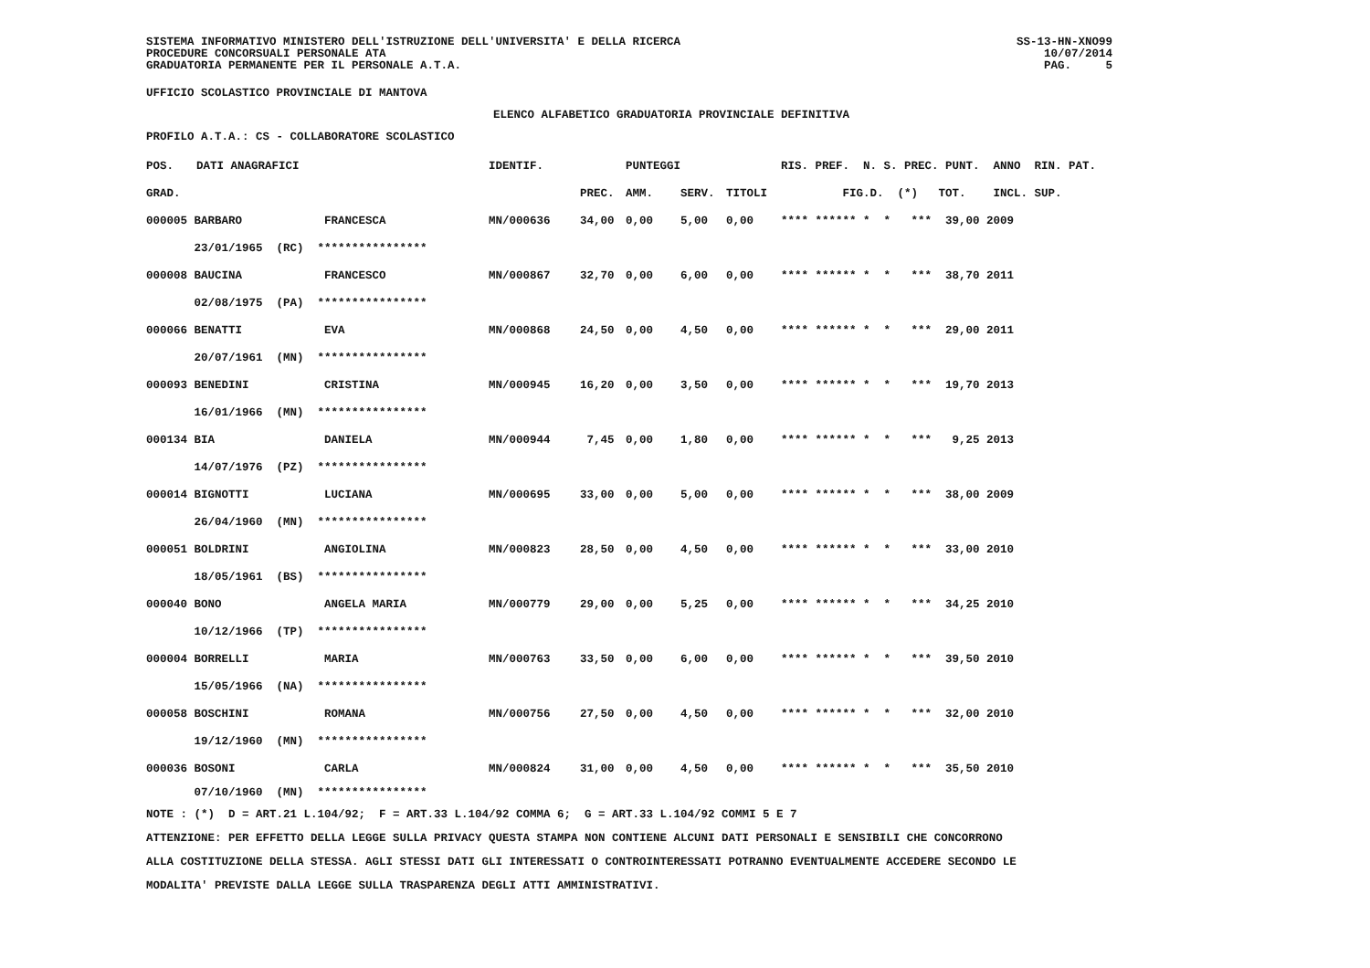SISTEMA INFORMATIVO MINISTERO DELL'ISTRUZIONE DELL'UNIVERSITA' E DELLA RICERCA PROCEDURE CONCORSUALI PERSONALE ATA GRADUATORIA PERMANENTE PER IL PERSONALE A.T.A.
SS-13-HN-XNO99 10/07/2014 PAG. 5
UFFICIO SCOLASTICO PROVINCIALE DI MANTOVA
ELENCO ALFABETICO GRADUATORIA PROVINCIALE DEFINITIVA
PROFILO A.T.A.: CS - COLLABORATORE SCOLASTICO
| POS. | DATI ANAGRAFICI | IDENTIF. | | PUNTEGGI | | | RIS. PREF. N. S. PREC. PUNT. ANNO RIN. PAT. |
| --- | --- | --- | --- | --- | --- | --- | --- |
| GRAD. | | | PREC. | AMM. | SERV. | TITOLI | FIG.D. (*) TOT. INCL. SUP. |
| 000005 BARBARO FRANCESCA | | MN/000636 | 34,00 | 0,00 | 5,00 | 0,00 | **** ****** * * *** 39,00 2009 |
| 23/01/1965 (RC) **************** | | | | | | | |
| 000008 BAUCINA FRANCESCO | | MN/000867 | 32,70 | 0,00 | 6,00 | 0,00 | **** ****** * * *** 38,70 2011 |
| 02/08/1975 (PA) **************** | | | | | | | |
| 000066 BENATTI EVA | | MN/000868 | 24,50 | 0,00 | 4,50 | 0,00 | **** ****** * * *** 29,00 2011 |
| 20/07/1961 (MN) **************** | | | | | | | |
| 000093 BENEDINI CRISTINA | | MN/000945 | 16,20 | 0,00 | 3,50 | 0,00 | **** ****** * * *** 19,70 2013 |
| 16/01/1966 (MN) **************** | | | | | | | |
| 000134 BIA DANIELA | | MN/000944 | 7,45 | 0,00 | 1,80 | 0,00 | **** ****** * * *** 9,25 2013 |
| 14/07/1976 (PZ) **************** | | | | | | | |
| 000014 BIGNOTTI LUCIANA | | MN/000695 | 33,00 | 0,00 | 5,00 | 0,00 | **** ****** * * *** 38,00 2009 |
| 26/04/1960 (MN) **************** | | | | | | | |
| 000051 BOLDRINI ANGIOLINA | | MN/000823 | 28,50 | 0,00 | 4,50 | 0,00 | **** ****** * * *** 33,00 2010 |
| 18/05/1961 (BS) **************** | | | | | | | |
| 000040 BONO ANGELA MARIA | | MN/000779 | 29,00 | 0,00 | 5,25 | 0,00 | **** ****** * * *** 34,25 2010 |
| 10/12/1966 (TP) **************** | | | | | | | |
| 000004 BORRELLI MARIA | | MN/000763 | 33,50 | 0,00 | 6,00 | 0,00 | **** ****** * * *** 39,50 2010 |
| 15/05/1966 (NA) **************** | | | | | | | |
| 000058 BOSCHINI ROMANA | | MN/000756 | 27,50 | 0,00 | 4,50 | 0,00 | **** ****** * * *** 32,00 2010 |
| 19/12/1960 (MN) **************** | | | | | | | |
| 000036 BOSONI CARLA | | MN/000824 | 31,00 | 0,00 | 4,50 | 0,00 | **** ****** * * *** 35,50 2010 |
| 07/10/1960 (MN) **************** | | | | | | | |
NOTE : (*) D = ART.21 L.104/92; F = ART.33 L.104/92 COMMA 6; G = ART.33 L.104/92 COMMI 5 E 7 ATTENZIONE: PER EFFETTO DELLA LEGGE SULLA PRIVACY QUESTA STAMPA NON CONTIENE ALCUNI DATI PERSONALI E SENSIBILI CHE CONCORRONO ALLA COSTITUZIONE DELLA STESSA. AGLI STESSI DATI GLI INTERESSATI O CONTROINTERESSATI POTRANNO EVENTUALMENTE ACCEDERE SECONDO LE MODALITA' PREVISTE DALLA LEGGE SULLA TRASPARENZA DEGLI ATTI AMMINISTRATIVI.